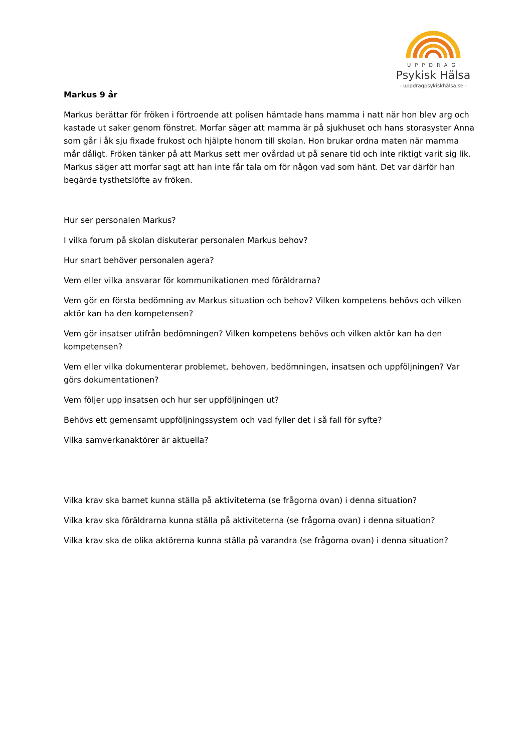UPPDRAG
Psykisk Hälsa
- uppdragpsykiskhälsa.se -
Markus 9 år
Markus berättar för fröken i förtroende att polisen hämtade hans mamma i natt när hon blev arg och kastade ut saker genom fönstret. Morfar säger att mamma är på sjukhuset och hans storasyster Anna som går i åk sju fixade frukost och hjälpte honom till skolan. Hon brukar ordna maten när mamma mår dåligt. Fröken tänker på att Markus sett mer ovårdad ut på senare tid och inte riktigt varit sig lik. Markus säger att morfar sagt att han inte får tala om för någon vad som hänt. Det var därför han begärde tysthetslöfte av fröken.
Hur ser personalen Markus?
I vilka forum på skolan diskuterar personalen Markus behov?
Hur snart behöver personalen agera?
Vem eller vilka ansvarar för kommunikationen med föräldrarna?
Vem gör en första bedömning av Markus situation och behov? Vilken kompetens behövs och vilken aktör kan ha den kompetensen?
Vem gör insatser utifrån bedömningen? Vilken kompetens behövs och vilken aktör kan ha den kompetensen?
Vem eller vilka dokumenterar problemet, behoven, bedömningen, insatsen och uppföljningen? Var görs dokumentationen?
Vem följer upp insatsen och hur ser uppföljningen ut?
Behövs ett gemensamt uppföljningssystem och vad fyller det i så fall för syfte?
Vilka samverkanaktörer är aktuella?
Vilka krav ska barnet kunna ställa på aktiviteterna (se frågorna ovan) i denna situation?
Vilka krav ska föräldrarna kunna ställa på aktiviteterna (se frågorna ovan) i denna situation?
Vilka krav ska de olika aktörerna kunna ställa på varandra (se frågorna ovan) i denna situation?